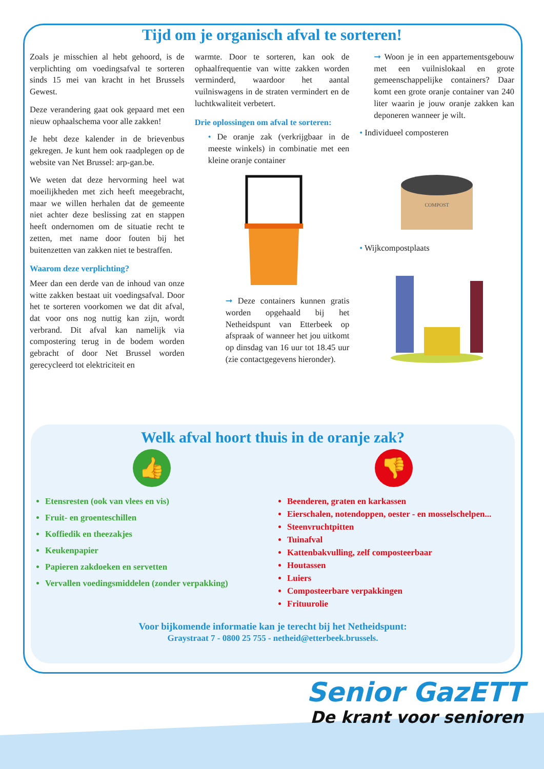Tijd om je organisch afval te sorteren!
Zoals je misschien al hebt gehoord, is de verplichting om voedingsafval te sorteren sinds 15 mei van kracht in het Brussels Gewest.
Deze verandering gaat ook gepaard met een nieuw ophaalschema voor alle zakken!
Je hebt deze kalender in de brievenbus gekregen. Je kunt hem ook raadplegen op de website van Net Brussel: arp-gan.be.
We weten dat deze hervorming heel wat moeilijkheden met zich heeft meegebracht, maar we willen herhalen dat de gemeente niet achter deze beslissing zat en stappen heeft ondernomen om de situatie recht te zetten, met name door fouten bij het buitenzetten van zakken niet te bestraffen.
Waarom deze verplichting?
Meer dan een derde van de inhoud van onze witte zakken bestaat uit voedingsafval. Door het te sorteren voorkomen we dat dit afval, dat voor ons nog nuttig kan zijn, wordt verbrand. Dit afval kan namelijk via compostering terug in de bodem worden gebracht of door Net Brussel worden gerecycleerd tot elektriciteit en
warmte. Door te sorteren, kan ook de ophaalfrequentie van witte zakken worden verminderd, waardoor het aantal vuilniswagens in de straten vermindert en de luchtkwaliteit verbetert.
Drie oplossingen om afval te sorteren:
• De oranje zak (verkrijgbaar in de meeste winkels) in combinatie met een kleine oranje container
➞ Deze containers kunnen gratis worden opgehaald bij het Netheidspunt van Etterbeek op afspraak of wanneer het jou uitkomt op dinsdag van 16 uur tot 18.45 uur (zie contactgegevens hieronder).
➞ Woon je in een appartementsgebouw met een vuilnislokaal en grote gemeenschappelijke containers? Daar komt een grote oranje container van 240 liter waarin je jouw oranje zakken kan deponeren wanneer je wilt.
• Individueel composteren
COMPOST
• Wijkcompostplaats
Welk afval hoort thuis in de oranje zak?
👍
Etensresten (ook van vlees en vis)
Fruit- en groenteschillen
Koffiedik en theezakjes
Keukenpapier
Papieren zakdoeken en servetten
Vervallen voedingsmiddelen (zonder verpakking)
👎
Beenderen, graten en karkassen
Eierschalen, notendoppen, oester - en mosselschelpen...
Steenvruchtpitten
Tuinafval
Kattenbakvulling, zelf composteerbaar
Houtassen
Luiers
Composteerbare verpakkingen
Frituurolie
Voor bijkomende informatie kan je terecht bij het Netheidspunt:
Graystraat 7 - 0800 25 755 - netheid@etterbeek.brussels.
Senior GazETT
De krant voor senioren